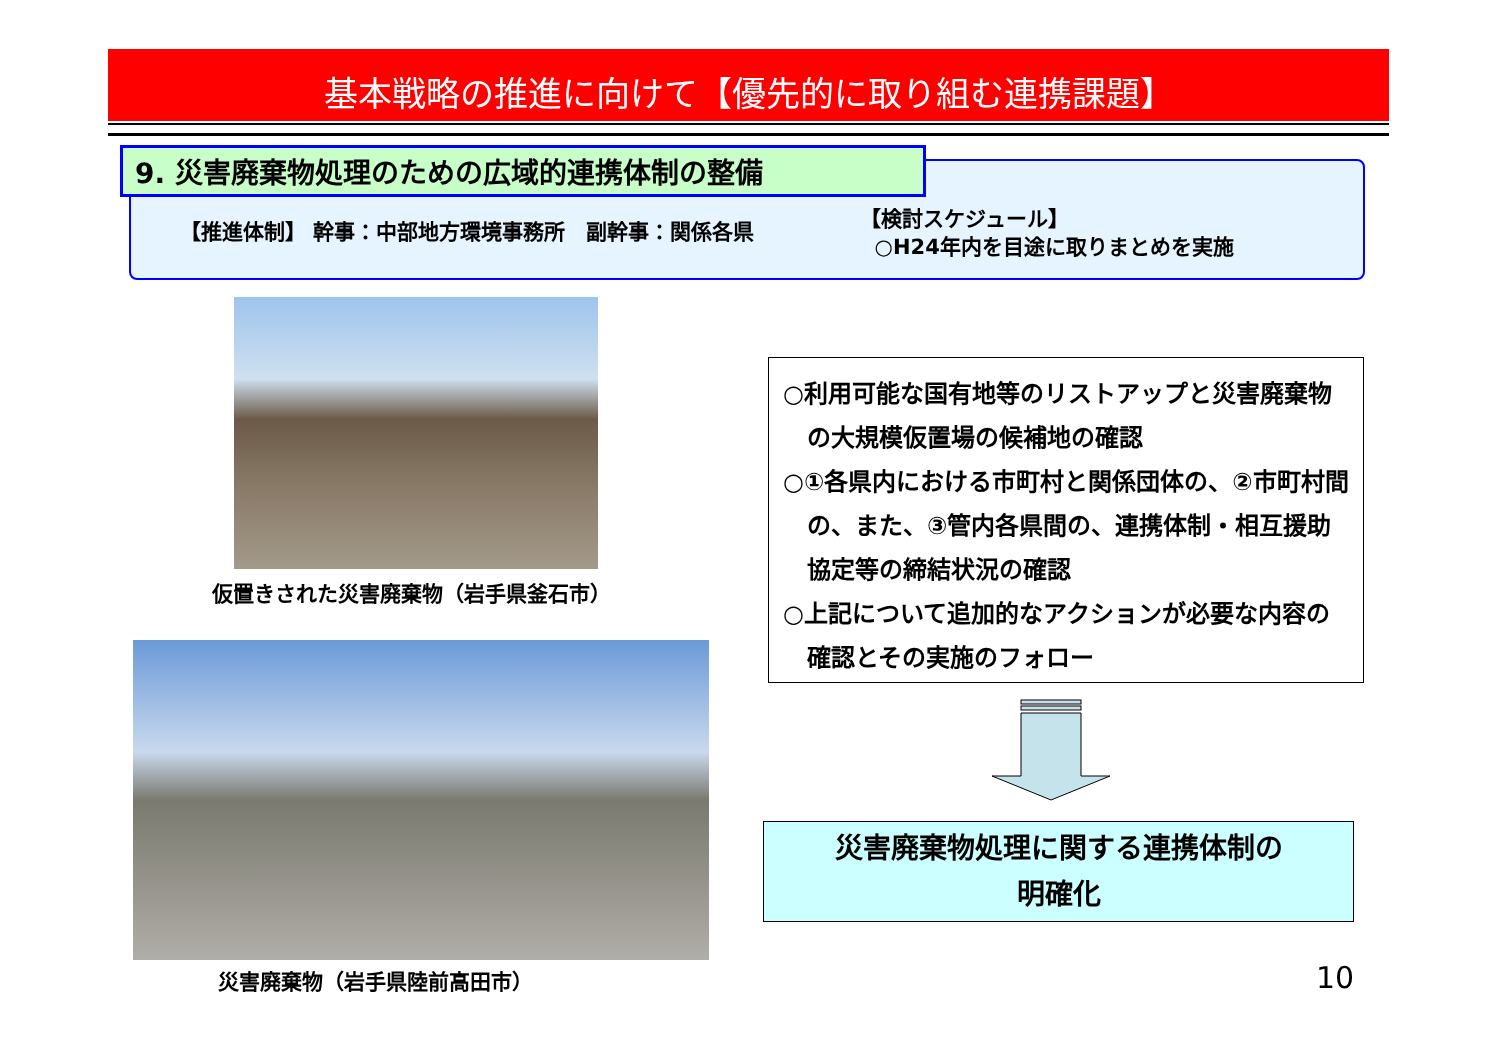基本戦略の推進に向けて【優先的に取り組む連携課題】
9. 災害廃棄物処理のための広域的連携体制の整備
【推進体制】 幹事：中部地方環境事務所　副幹事：関係各県
【検討スケジュール】
○H24年内を目途に取りまとめを実施
仮置きされた災害廃棄物（岩手県釜石市）
災害廃棄物（岩手県陸前高田市）
○利用可能な国有地等のリストアップと災害廃棄物の大規模仮置場の候補地の確認
○①各県内における市町村と関係団体の、②市町村間の、また、③管内各県間の、連携体制・相互援助協定等の締結状況の確認
○上記について追加的なアクションが必要な内容の確認とその実施のフォロー
災害廃棄物処理に関する連携体制の
明確化
10